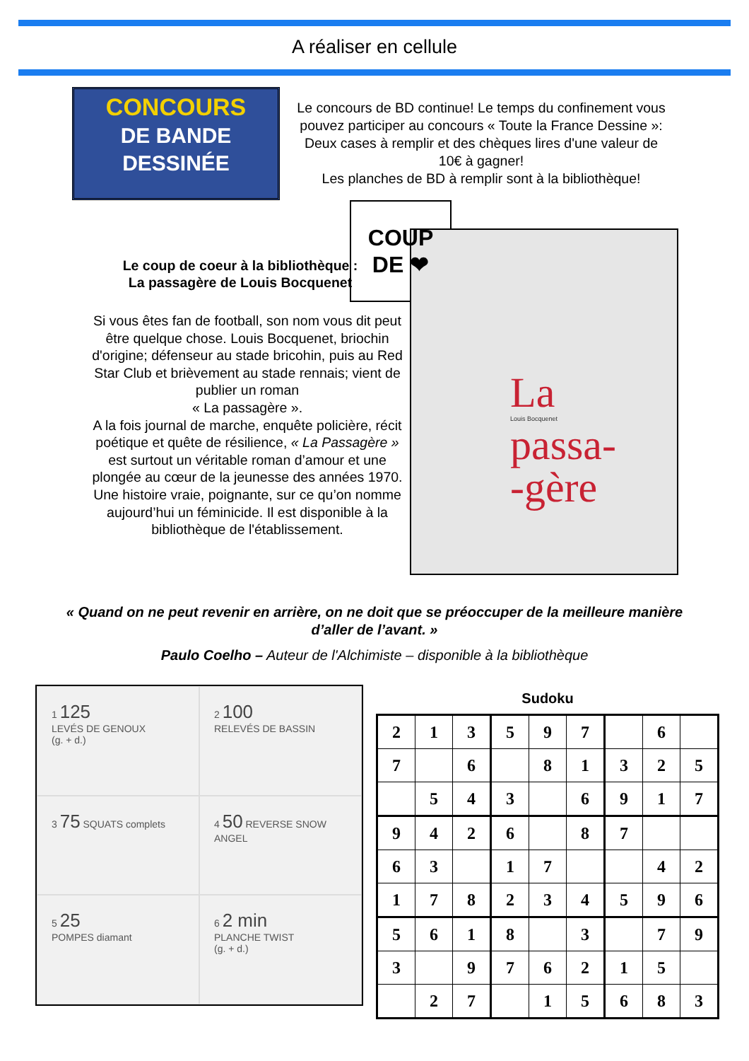A réaliser en cellule
CONCOURS
DE BANDE DESSINÉE
Le concours de BD continue! Le temps du confinement vous pouvez participer au concours « Toute la France Dessine »: Deux cases à remplir et des chèques lires d'une valeur de 10€ à gagner!
Les planches de BD à remplir sont à la bibliothèque!
Le coup de coeur à la bibliothèque :
La passagère de Louis Bocquenet
Si vous êtes fan de football, son nom vous dit peut être quelque chose. Louis Bocquenet, briochin d'origine; défenseur au stade bricohin, puis au Red Star Club et brièvement au stade rennais; vient de publier un roman
« La passagère ».
A la fois journal de marche, enquête policière, récit poétique et quête de résilience, « La Passagère » est surtout un véritable roman d’amour et une plongée au cœur de la jeunesse des années 1970. Une histoire vraie, poignante, sur ce qu’on nomme aujourd’hui un féminicide. Il est disponible à la bibliothèque de l'établissement.
COUP
DE ❤
La
Louis Bocquenet
passa-
-gère
« Quand on ne peut revenir en arrière, on ne doit que se préoccuper de la meilleure manière d’aller de l’avant. »
Paulo Coelho – Auteur de l'Alchimiste – disponible à la bibliothèque
1 125
LEVÉS DE GENOUX
(g. + d.)
2 100
RELEVÉS DE BASSIN
3 75 SQUATS complets
4 50 REVERSE SNOW ANGEL
5 25
POMPES diamant
6 2 min
PLANCHE TWIST
(g. + d.)
Sudoku
| 2 | 1 | 3 | 5 | 9 | 7 | | 6 | |
| 7 | | 6 | | 8 | 1 | 3 | 2 | 5 |
| | 5 | 4 | 3 | | 6 | 9 | 1 | 7 |
| 9 | 4 | 2 | 6 | | 8 | 7 | | |
| 6 | 3 | | 1 | 7 | | | 4 | 2 |
| 1 | 7 | 8 | 2 | 3 | 4 | 5 | 9 | 6 |
| 5 | 6 | 1 | 8 | | 3 | | 7 | 9 |
| 3 | | 9 | 7 | 6 | 2 | 1 | 5 | |
| | 2 | 7 | | 1 | 5 | 6 | 8 | 3 |